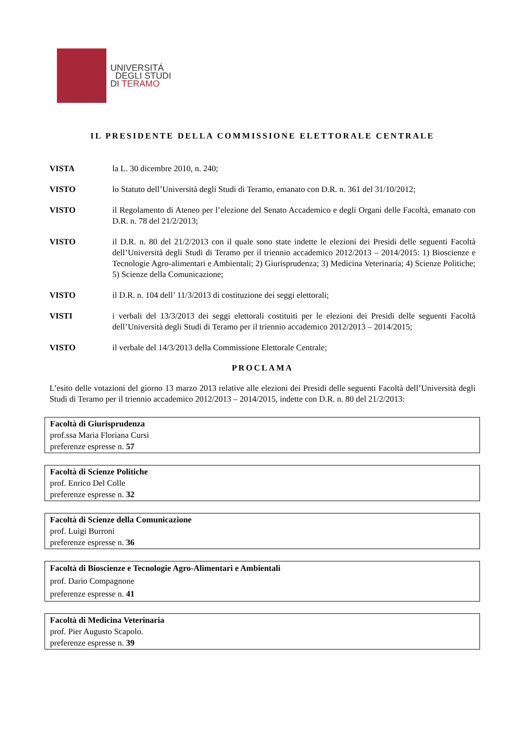UNIVERSITÁ
DEGLI STUDI
DI TERAMO
IL PRESIDENTE DELLA COMMISSIONE ELETTORALE CENTRALE
VISTA la L. 30 dicembre 2010, n. 240;
VISTO lo Statuto dell’Università degli Studi di Teramo, emanato con D.R. n. 361 del 31/10/2012;
VISTO il Regolamento di Ateneo per l’elezione del Senato Accademico e degli Organi delle Facoltà, emanato con D.R. n. 78 del 21/2/2013;
VISTO il D.R. n. 80 del 21/2/2013 con il quale sono state indette le elezioni dei Presidi delle seguenti Facoltà dell’Università degli Studi di Teramo per il triennio accademico 2012/2013 – 2014/2015: 1) Bioscienze e Tecnologie Agro-alimentari e Ambientali; 2) Giurisprudenza; 3) Medicina Veterinaria; 4) Scienze Politiche; 5) Scienze della Comunicazione;
VISTO il D.R. n. 104 dell’ 11/3/2013 di costituzione dei seggi elettorali;
VISTI i verbali del 13/3/2013 dei seggi elettorali costituiti per le elezioni dei Presidi delle seguenti Facoltà dell’Università degli Studi di Teramo per il triennio accademico 2012/2013 – 2014/2015;
VISTO il verbale del 14/3/2013 della Commissione Elettorale Centrale;
PROCLAMA
L’esito delle votazioni del giorno 13 marzo 2013 relative alle elezioni dei Presidi delle seguenti Facoltà dell’Università degli Studi di Teramo per il triennio accademico 2012/2013 – 2014/2015, indette con D.R. n. 80 del 21/2/2013:
| Facoltà di Giurisprudenza prof.ssa Maria Floriana Cursi preferenze espresse n. 57 |
| Facoltà di Scienze Politiche prof. Enrico Del Colle preferenze espresse n. 32 |
| Facoltà di Scienze della Comunicazione prof. Luigi Burroni preferenze espresse n. 36 |
| Facoltà di Bioscienze e Tecnologie Agro-Alimentari e Ambientali prof. Dario Compagnone preferenze espresse n. 41 |
| Facoltà di Medicina Veterinaria prof. Pier Augusto Scapolo. preferenze espresse n. 39 |